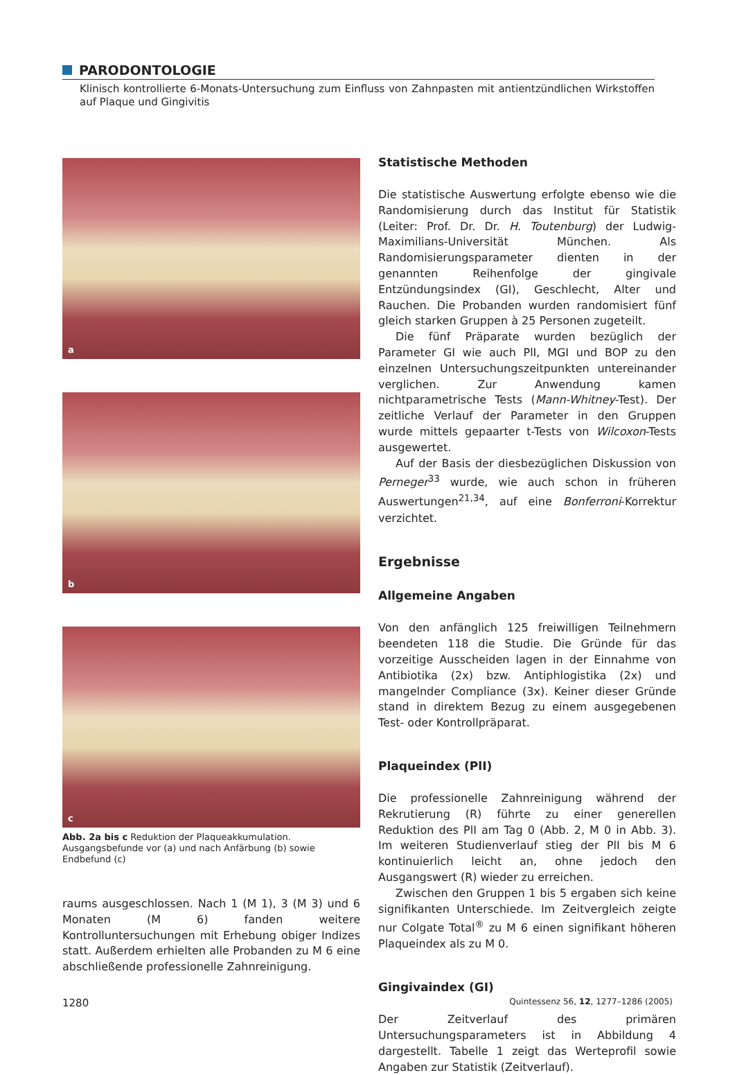PARODONTOLOGIE
Klinisch kontrollierte 6-Monats-Untersuchung zum Einfluss von Zahnpasten mit antientzündlichen Wirkstoffen auf Plaque und Gingivitis
a
b
c
Abb. 2a bis c Reduktion der Plaqueakkumulation. Ausgangsbefunde vor (a) und nach Anfärbung (b) sowie Endbefund (c)
raums ausgeschlossen. Nach 1 (M 1), 3 (M 3) und 6 Monaten (M 6) fanden weitere Kontrolluntersuchungen mit Erhebung obiger Indizes statt. Außerdem erhielten alle Probanden zu M 6 eine abschließende professionelle Zahnreinigung.
Statistische Methoden
Die statistische Auswertung erfolgte ebenso wie die Randomisierung durch das Institut für Statistik (Leiter: Prof. Dr. Dr. H. Toutenburg) der Ludwig-Maximilians-Universität München. Als Randomisierungsparameter dienten in der genannten Reihenfolge der gingivale Entzündungsindex (GI), Geschlecht, Alter und Rauchen. Die Probanden wurden randomisiert fünf gleich starken Gruppen à 25 Personen zugeteilt.
Die fünf Präparate wurden bezüglich der Parameter GI wie auch PlI, MGI und BOP zu den einzelnen Untersuchungszeitpunkten untereinander verglichen. Zur Anwendung kamen nichtparametrische Tests (Mann-Whitney-Test). Der zeitliche Verlauf der Parameter in den Gruppen wurde mittels gepaarter t-Tests von Wilcoxon-Tests ausgewertet.
Auf der Basis der diesbezüglichen Diskussion von Perneger<sup>33</sup> wurde, wie auch schon in früheren Auswertungen<sup>21,34</sup>, auf eine Bonferroni-Korrektur verzichtet.
Ergebnisse
Allgemeine Angaben
Von den anfänglich 125 freiwilligen Teilnehmern beendeten 118 die Studie. Die Gründe für das vorzeitige Ausscheiden lagen in der Einnahme von Antibiotika (2x) bzw. Antiphlogistika (2x) und mangelnder Compliance (3x). Keiner dieser Gründe stand in direktem Bezug zu einem ausgegebenen Test- oder Kontrollpräparat.
Plaqueindex (PlI)
Die professionelle Zahnreinigung während der Rekrutierung (R) führte zu einer generellen Reduktion des PlI am Tag 0 (Abb. 2, M 0 in Abb. 3). Im weiteren Studienverlauf stieg der PlI bis M 6 kontinuierlich leicht an, ohne jedoch den Ausgangswert (R) wieder zu erreichen.
Zwischen den Gruppen 1 bis 5 ergaben sich keine signifikanten Unterschiede. Im Zeitvergleich zeigte nur Colgate Total<sup>®</sup> zu M 6 einen signifikant höheren Plaqueindex als zu M 0.
Gingivaindex (GI)
Der Zeitverlauf des primären Untersuchungsparameters ist in Abbildung 4 dargestellt. Tabelle 1 zeigt das Werteprofil sowie Angaben zur Statistik (Zeitverlauf).
1280
Quintessenz 56, 12, 1277–1286 (2005)